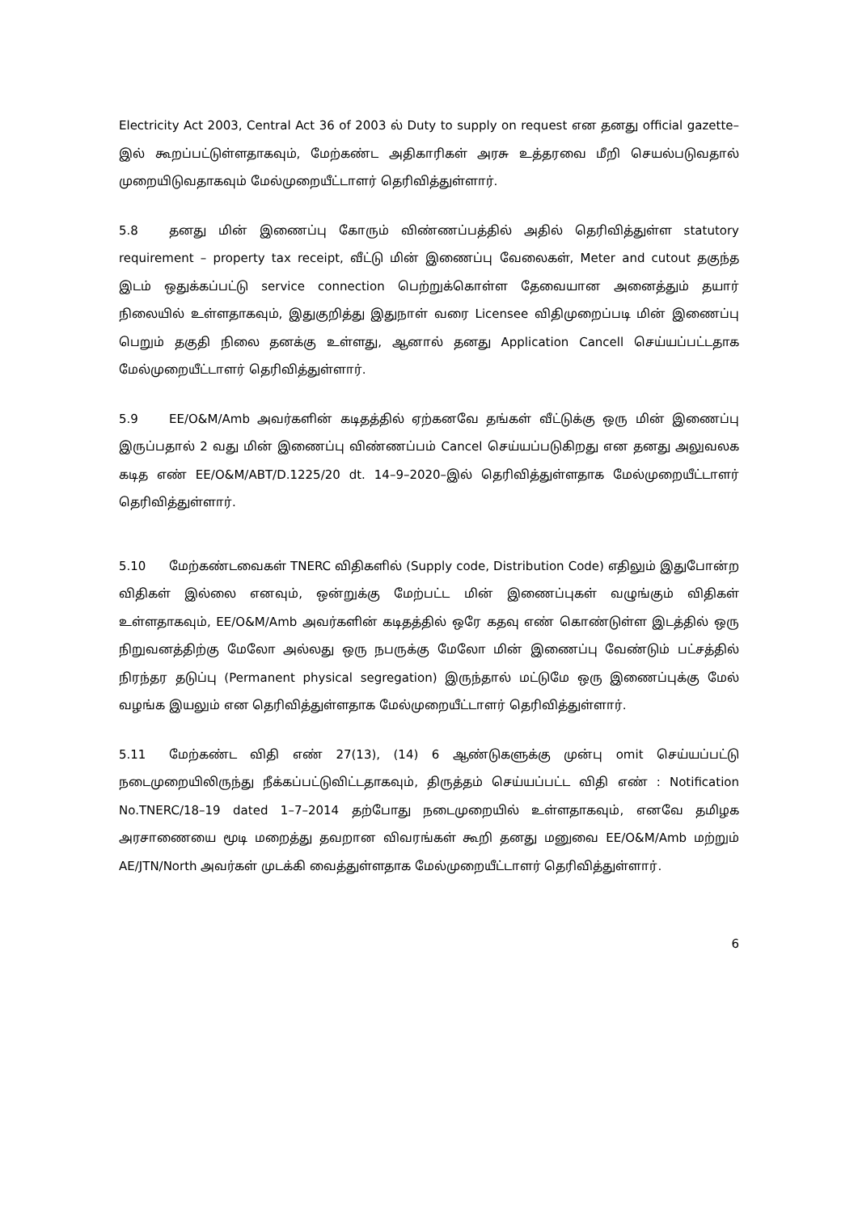Electricity Act 2003, Central Act 36 of 2003 ல் Duty to supply on request என தனது official gazette–இல் கூறப்பட்டுள்ளதாகவும், மேற்கண்ட அதிகாரிகள் அரசு உத்தரவை மீறி செயல்படுவதால் முறையிடுவதாகவும் மேல்முறையீட்டாளர் தெரிவித்துள்ளார்.
5.8 தனது மின் இணைப்பு கோரும் விண்ணப்பத்தில் அதில் தெரிவித்துள்ள statutory requirement – property tax receipt, வீட்டு மின் இணைப்பு வேலைகள், Meter and cutout தகுந்த இடம் ஒதுக்கப்பட்டு service connection பெற்றுக்கொள்ள தேவையான அனைத்தும் தயார் நிலையில் உள்ளதாகவும், இதுகுறித்து இதுநாள் வரை Licensee விதிமுறைப்படி மின் இணைப்பு பெறும் தகுதி நிலை தனக்கு உள்ளது, ஆனால் தனது Application Cancell செய்யப்பட்டதாக மேல்முறையீட்டாளர் தெரிவித்துள்ளார்.
5.9 EE/O&M/Amb அவர்களின் கடிதத்தில் ஏற்கனவே தங்கள் வீட்டுக்கு ஒரு மின் இணைப்பு இருப்பதால் 2 வது மின் இணைப்பு விண்ணப்பம் Cancel செய்யப்படுகிறது என தனது அலுவலக கடித எண் EE/O&M/ABT/D.1225/20 dt. 14–9–2020–இல் தெரிவித்துள்ளதாக மேல்முறையீட்டாளர் தெரிவித்துள்ளார்.
5.10 மேற்கண்டவைகள் TNERC விதிகளில் (Supply code, Distribution Code) எதிலும் இதுபோன்ற விதிகள் இல்லை எனவும், ஒன்றுக்கு மேற்பட்ட மின் இணைப்புகள் வழுங்கும் விதிகள் உள்ளதாகவும், EE/O&M/Amb அவர்களின் கடிதத்தில் ஒரே கதவு எண் கொண்டுள்ள இடத்தில் ஒரு நிறுவனத்திற்கு மேலோ அல்லது ஒரு நபருக்கு மேலோ மின் இணைப்பு வேண்டும் பட்சத்தில் நிரந்தர தடுப்பு (Permanent physical segregation) இருந்தால் மட்டுமே ஒரு இணைப்புக்கு மேல் வழங்க இயலும் என தெரிவித்துள்ளதாக மேல்முறையீட்டாளர் தெரிவித்துள்ளார்.
5.11 மேற்கண்ட விதி எண் 27(13), (14) 6 ஆண்டுகளுக்கு முன்பு omit செய்யப்பட்டு நடைமுறையிலிருந்து நீக்கப்பட்டுவிட்டதாகவும், திருத்தம் செய்யப்பட்ட விதி எண் : Notification No.TNERC/18–19 dated 1–7–2014 தற்போது நடைமுறையில் உள்ளதாகவும், எனவே தமிழக அரசாணையை மூடி மறைத்து தவறான விவரங்கள் கூறி தனது மனுவை EE/O&M/Amb மற்றும் AE/JTN/North அவர்கள் முடக்கி வைத்துள்ளதாக மேல்முறையீட்டாளர் தெரிவித்துள்ளார்.
6